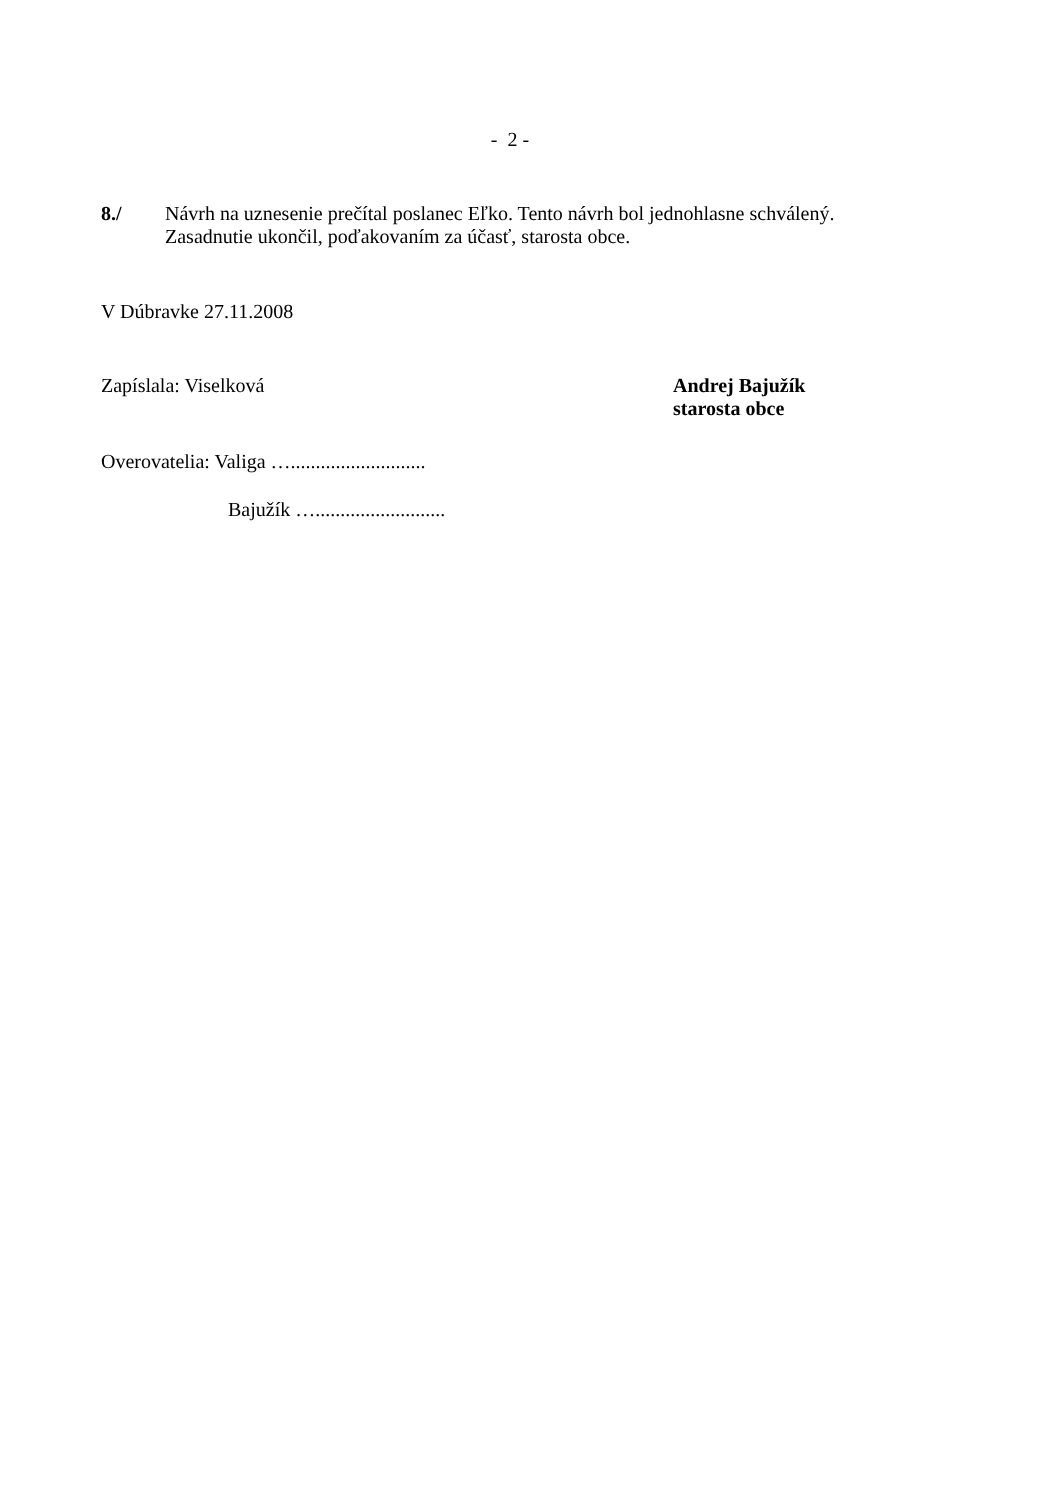- 2 -
8./ Návrh na uznesenie prečítal poslanec Eľko. Tento návrh bol jednohlasne schválený.
Zasadnutie ukončil, poďakovaním za účasť, starosta obce.
V Dúbravke 27.11.2008
Zapíslala: Viselková Andrej Bajužík
starosta obce
Overovatelia: Valiga …...........................
Bajužík …..........................